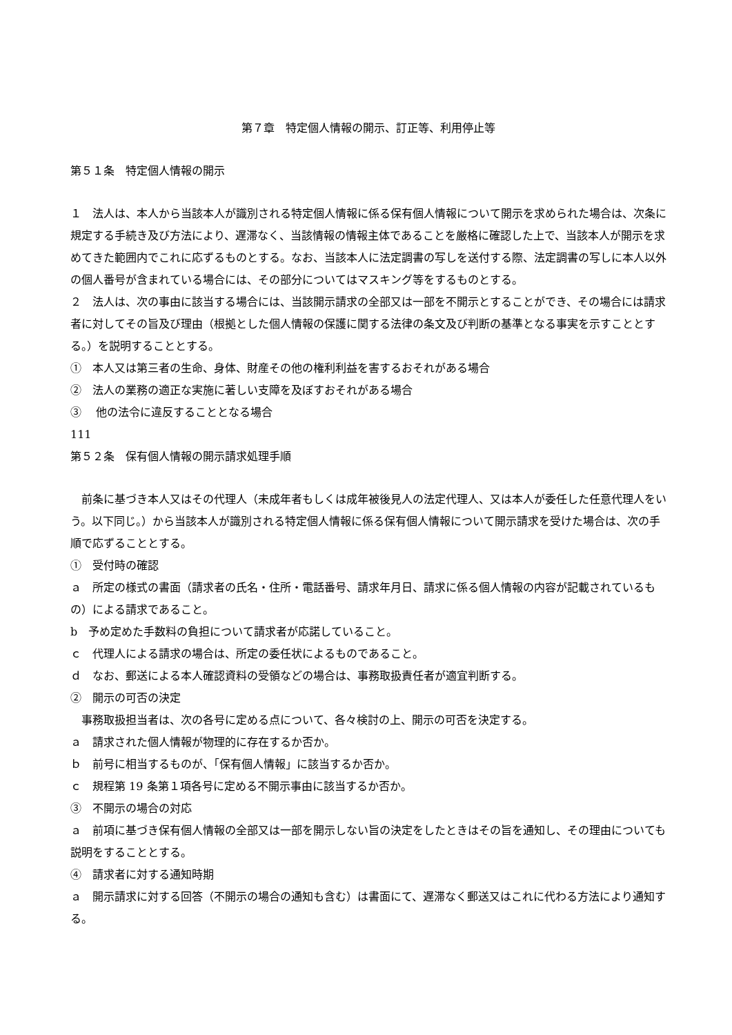第７章　特定個人情報の開示、訂正等、利用停止等
第５１条　特定個人情報の開示
１　法人は、本人から当該本人が識別される特定個人情報に係る保有個人情報について開示を求められた場合は、次条に規定する手続き及び方法により、遅滞なく、当該情報の情報主体であることを厳格に確認した上で、当該本人が開示を求めてきた範囲内でこれに応ずるものとする。なお、当該本人に法定調書の写しを送付する際、法定調書の写しに本人以外の個人番号が含まれている場合には、その部分についてはマスキング等をするものとする。
２　法人は、次の事由に該当する場合には、当該開示請求の全部又は一部を不開示とすることができ、その場合には請求者に対してその旨及び理由（根拠とした個人情報の保護に関する法律の条文及び判断の基準となる事実を示すこととする。）を説明することとする。
①　本人又は第三者の生命、身体、財産その他の権利利益を害するおそれがある場合
②　法人の業務の適正な実施に著しい支障を及ぼすおそれがある場合
③　 他の法令に違反することとなる場合
111
第５２条　保有個人情報の開示請求処理手順
　前条に基づき本人又はその代理人（未成年者もしくは成年被後見人の法定代理人、又は本人が委任した任意代理人をいう。以下同じ。）から当該本人が識別される特定個人情報に係る保有個人情報について開示請求を受けた場合は、次の手順で応ずることとする。
①　受付時の確認
ａ　所定の様式の書面（請求者の氏名・住所・電話番号、請求年月日、請求に係る個人情報の内容が記載されているもの）による請求であること。
b　予め定めた手数料の負担について請求者が応諾していること。
ｃ　代理人による請求の場合は、所定の委任状によるものであること。
ｄ　なお、郵送による本人確認資料の受領などの場合は、事務取扱責任者が適宜判断する。
②　開示の可否の決定
　事務取扱担当者は、次の各号に定める点について、各々検討の上、開示の可否を決定する。
ａ　請求された個人情報が物理的に存在するか否か。
ｂ　前号に相当するものが、「保有個人情報」に該当するか否か。
ｃ　規程第 19 条第１項各号に定める不開示事由に該当するか否か。
③　不開示の場合の対応
ａ　前項に基づき保有個人情報の全部又は一部を開示しない旨の決定をしたときはその旨を通知し、その理由についても説明をすることとする。
④　請求者に対する通知時期
ａ　開示請求に対する回答（不開示の場合の通知も含む）は書面にて、遅滞なく郵送又はこれに代わる方法により通知する。